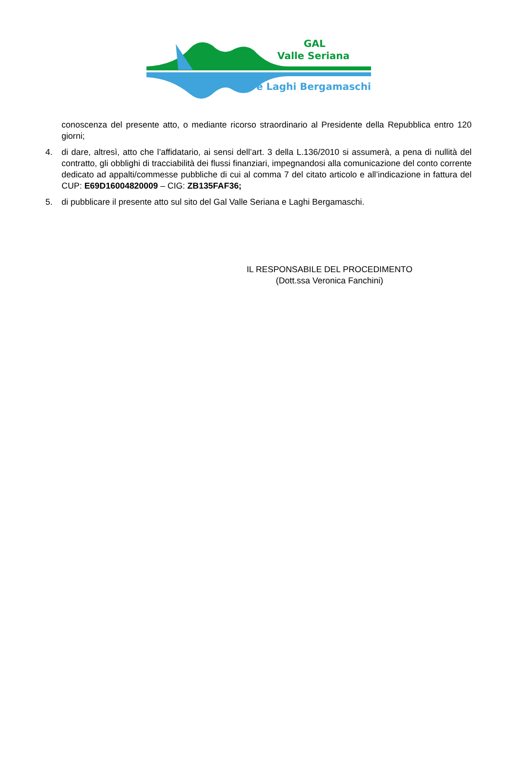GAL
Valle Seriana
e Laghi Bergamaschi
conoscenza del presente atto, o mediante ricorso straordinario al Presidente della Repubblica entro 120 giorni;
4. di dare, altresì, atto che l’affidatario, ai sensi dell’art. 3 della L.136/2010 si assumerà, a pena di nullità del contratto, gli obblighi di tracciabilità dei flussi finanziari, impegnandosi alla comunicazione del conto corrente dedicato ad appalti/commesse pubbliche di cui al comma 7 del citato articolo e all’indicazione in fattura del CUP: E69D16004820009 – CIG: ZB135FAF36;
5. di pubblicare il presente atto sul sito del Gal Valle Seriana e Laghi Bergamaschi.
IL RESPONSABILE DEL PROCEDIMENTO
(Dott.ssa Veronica Fanchini)